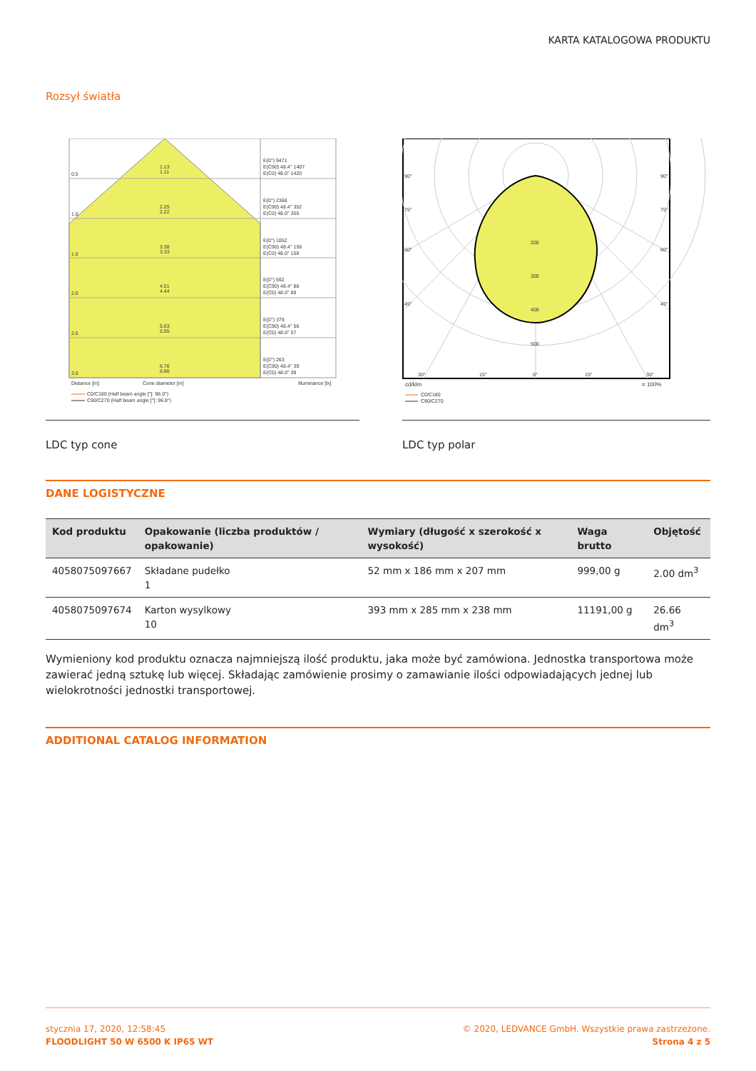KARTA KATALOGOWA PRODUKTU
Rozsył światła
0.5
1.13
1.11
1.0
2.25
2.22
1.5
3.38
3.33
2.0
4.51
4.44
2.5
5.63
5.55
3.0
6.76
6.66
E(0°) 9471
E(C90) 48.4° 1407
E(C0) 48.0° 1420
E(0°) 2368
E(C90) 48.4° 352
E(C0) 48.0° 355
E(0°) 1052
E(C90) 48.4° 156
E(C0) 48.0° 158
E(0°) 592
E(C90) 48.4° 88
E(C0) 48.0° 89
E(0°) 379
E(C90) 48.4° 56
E(C0) 48.0° 57
E(0°) 263
E(C90) 48.4° 39
E(C0) 48.0° 39
Distance [m]
Cone diameter [m]
Illuminance [lx]
C0/C180 (Half beam angle [°]: 96.0°)
C90/C270 (Half beam angle [°]: 96.8°)
LDC typ cone
200
300
400
500
90°
90°
75°
75°
60°
60°
45°
45°
30°
15°
0°
15°
30°
cd/klm
= 100%
C0/C180
C90/C270
LDC typ polar
DANE LOGISTYCZNE
| Kod produktu | Opakowanie (liczba produktów / opakowanie) | Wymiary (długość x szerokość x wysokość) | Waga brutto | Objętość |
| --- | --- | --- | --- | --- |
| 4058075097667 | Składane pudełko 1 | 52 mm x 186 mm x 207 mm | 999,00 g | 2.00 dm<sup>3</sup> |
| 4058075097674 | Karton wysylkowy 10 | 393 mm x 285 mm x 238 mm | 11191,00 g | 26.66 dm<sup>3</sup> |
Wymieniony kod produktu oznacza najmniejszą ilość produktu, jaka może być zamówiona. Jednostka transportowa może zawierać jedną sztukę lub więcej. Składając zamówienie prosimy o zamawianie ilości odpowiadających jednej lub wielokrotności jednostki transportowej.
ADDITIONAL CATALOG INFORMATION
stycznia 17, 2020, 12:58:45
FLOODLIGHT 50 W 6500 K IP65 WT
© 2020, LEDVANCE GmbH. Wszystkie prawa zastrzeżone.
Strona 4 z 5